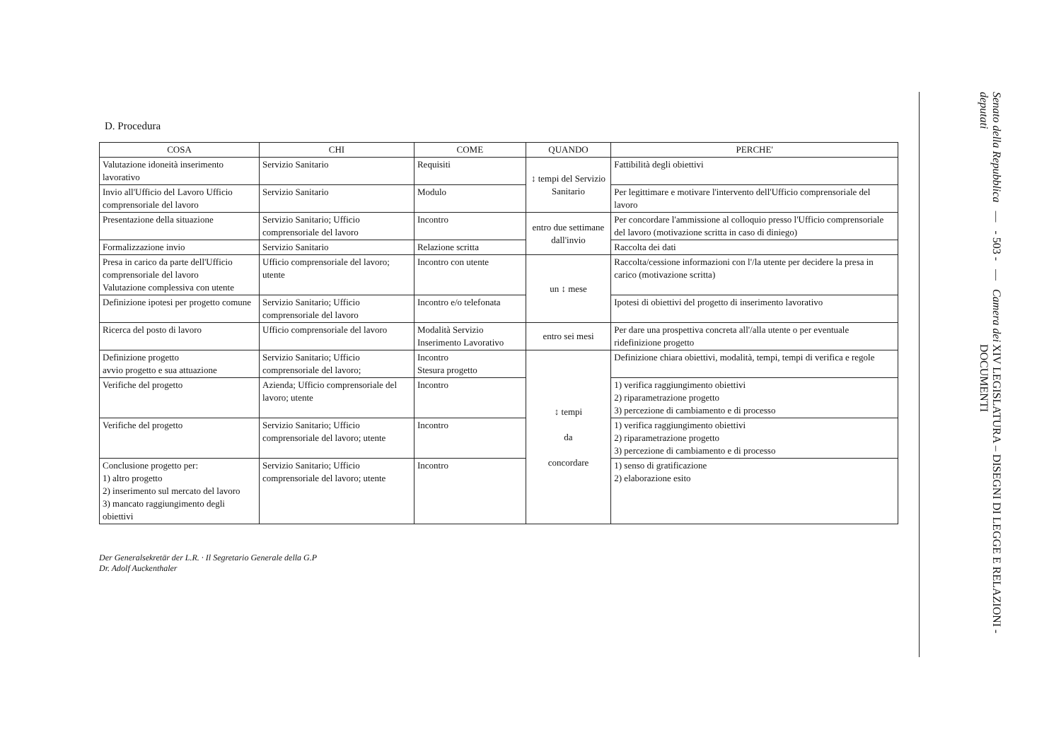D. Procedura
| COSA | CHI | COME | QUANDO | PERCHE' |
| --- | --- | --- | --- | --- |
| Valutazione idoneità inserimento lavorativo | Servizio Sanitario | Requisiti | ↕ tempi del Servizio Sanitario | Fattibilità degli obiettivi |
| Invio all'Ufficio del Lavoro Ufficio comprensoriale del lavoro | Servizio Sanitario | Modulo | | Per legittimare e motivare l'intervento dell'Ufficio comprensoriale del lavoro |
| Presentazione della situazione | Servizio Sanitario; Ufficio comprensoriale del lavoro | Incontro | entro due settimane dall'invio | Per concordare l'ammissione al colloquio presso l'Ufficio comprensoriale del lavoro (motivazione scritta in caso di diniego) |
| Formalizzazione invio | Servizio Sanitario | Relazione scritta | | Raccolta dei dati |
| Presa in carico da parte dell'Ufficio comprensoriale del lavoro Valutazione complessiva con utente | Ufficio comprensoriale del lavoro; utente | Incontro con utente | un ↕ mese | Raccolta/cessione informazioni con l'/la utente per decidere la presa in carico (motivazione scritta) |
| Definizione ipotesi per progetto comune | Servizio Sanitario; Ufficio comprensoriale del lavoro | Incontro e/o telefonata | | Ipotesi di obiettivi del progetto di inserimento lavorativo |
| Ricerca del posto di lavoro | Ufficio comprensoriale del lavoro | Modalità Servizio Inserimento Lavorativo | entro sei mesi | Per dare una prospettiva concreta all'/alla utente o per eventuale ridefinizione progetto |
| Definizione progetto avvio progetto e sua attuazione | Servizio Sanitario; Ufficio comprensoriale del lavoro; | Incontro Stesura progetto | ↕ tempi da concordare | Definizione chiara obiettivi, modalità, tempi, tempi di verifica e regole |
| Verifiche del progetto | Azienda; Ufficio comprensoriale del lavoro; utente | Incontro | | 1) verifica raggiungimento obiettivi 2) riparametrazione progetto 3) percezione di cambiamento e di processo |
| Verifiche del progetto | Servizio Sanitario; Ufficio comprensoriale del lavoro; utente | Incontro | | 1) verifica raggiungimento obiettivi 2) riparametrazione progetto 3) percezione di cambiamento e di processo |
| Conclusione progetto per: 1) altro progetto 2) inserimento sul mercato del lavoro 3) mancato raggiungimento degli obiettivi | Servizio Sanitario; Ufficio comprensoriale del lavoro; utente | Incontro | | 1) senso di gratificazione 2) elaborazione esito |
Der Generalsekretär der L.R. · Il Segretario Generale della G.P
Dr. Adolf Auckenthaler
Senato della Repubblica — - 503 - — Camera dei deputati
XIV LEGISLATURA – DISEGNI DI LEGGE E RELAZIONI - DOCUMENTI